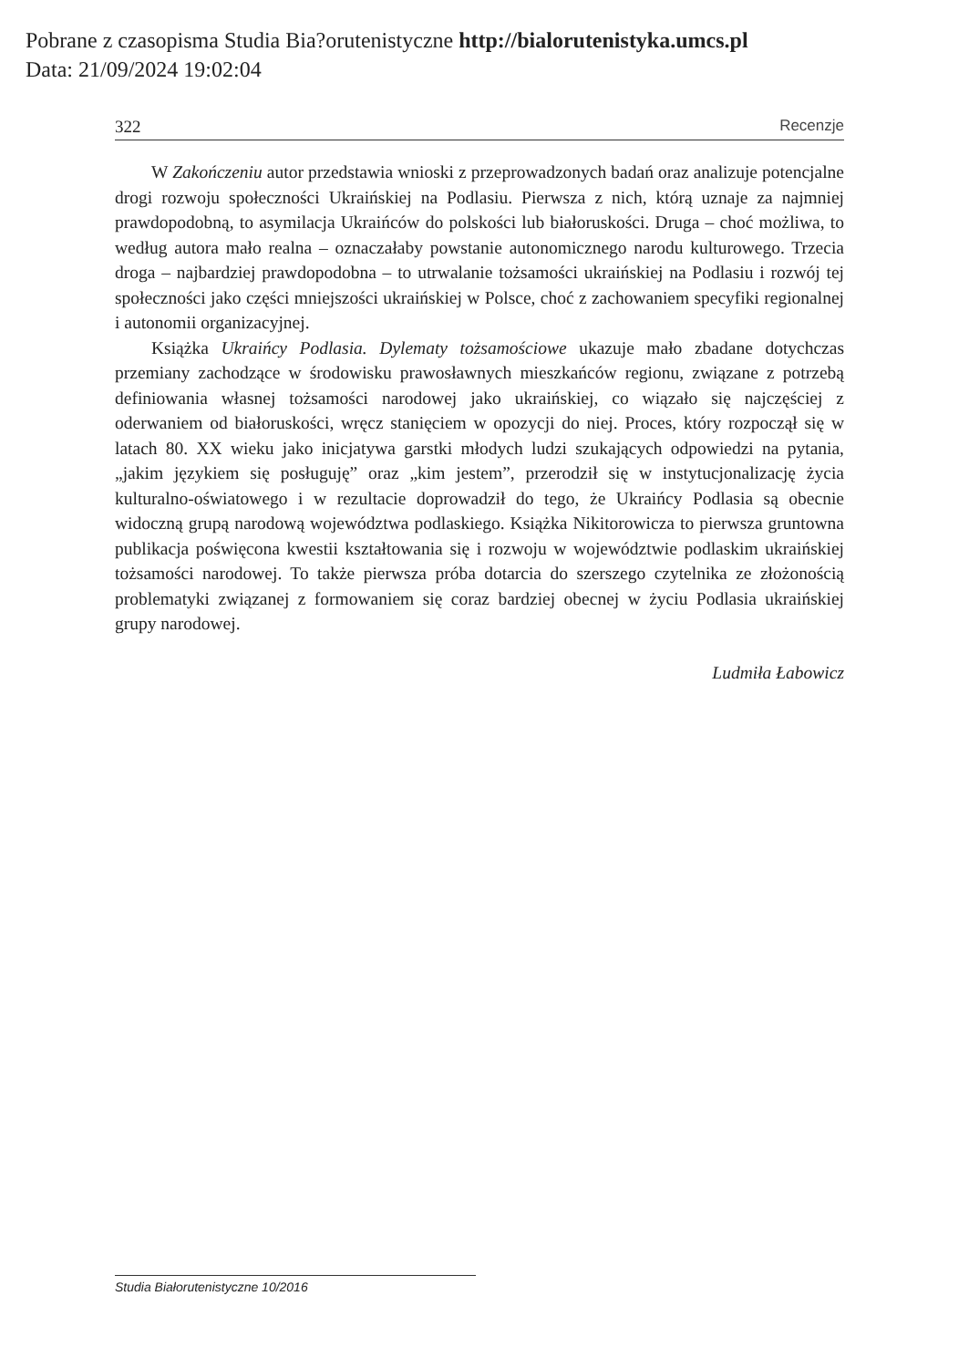Pobrane z czasopisma Studia Bia?orutenistyczne http://bialorutenistyka.umcs.pl
Data: 21/09/2024 19:02:04
322 Recenzje
W Zakończeniu autor przedstawia wnioski z przeprowadzonych badań oraz analizuje potencjalne drogi rozwoju społeczności Ukraińskiej na Podlasiu. Pierwsza z nich, którą uznaje za najmniej prawdopodobną, to asymilacja Ukraińców do polskości lub białoruskości. Druga – choć możliwa, to według autora mało realna – oznaczałaby powstanie autonomicznego narodu kulturowego. Trzecia droga – najbardziej prawdopodobna – to utrwalanie tożsamości ukraińskiej na Podlasiu i rozwój tej społeczności jako części mniejszości ukraińskiej w Polsce, choć z zachowaniem specyfiki regionalnej i autonomii organizacyjnej.
Książka Ukraińcy Podlasia. Dylematy tożsamościowe ukazuje mało zbadane dotychczas przemiany zachodzące w środowisku prawosławnych mieszkańców regionu, związane z potrzebą definiowania własnej tożsamości narodowej jako ukraińskiej, co wiązało się najczęściej z oderwaniem od białoruskości, wręcz stanięciem w opozycji do niej. Proces, który rozpoczął się w latach 80. XX wieku jako inicjatywa garstki młodych ludzi szukających odpowiedzi na pytania, „jakim językiem się posługuję” oraz „kim jestem”, przerodził się w instytucjonalizację życia kulturalno-oświatowego i w rezultacie doprowadził do tego, że Ukraińcy Podlasia są obecnie widoczną grupą narodową województwa podlaskiego. Książka Nikitorowicza to pierwsza gruntowna publikacja poświęcona kwestii kształtowania się i rozwoju w województwie podlaskim ukraińskiej tożsamości narodowej. To także pierwsza próba dotarcia do szerszego czytelnika ze złożonością problematyki związanej z formowaniem się coraz bardziej obecnej w życiu Podlasia ukraińskiej grupy narodowej.
Ludmiła Łabowicz
Studia Białorutenistyczne 10/2016